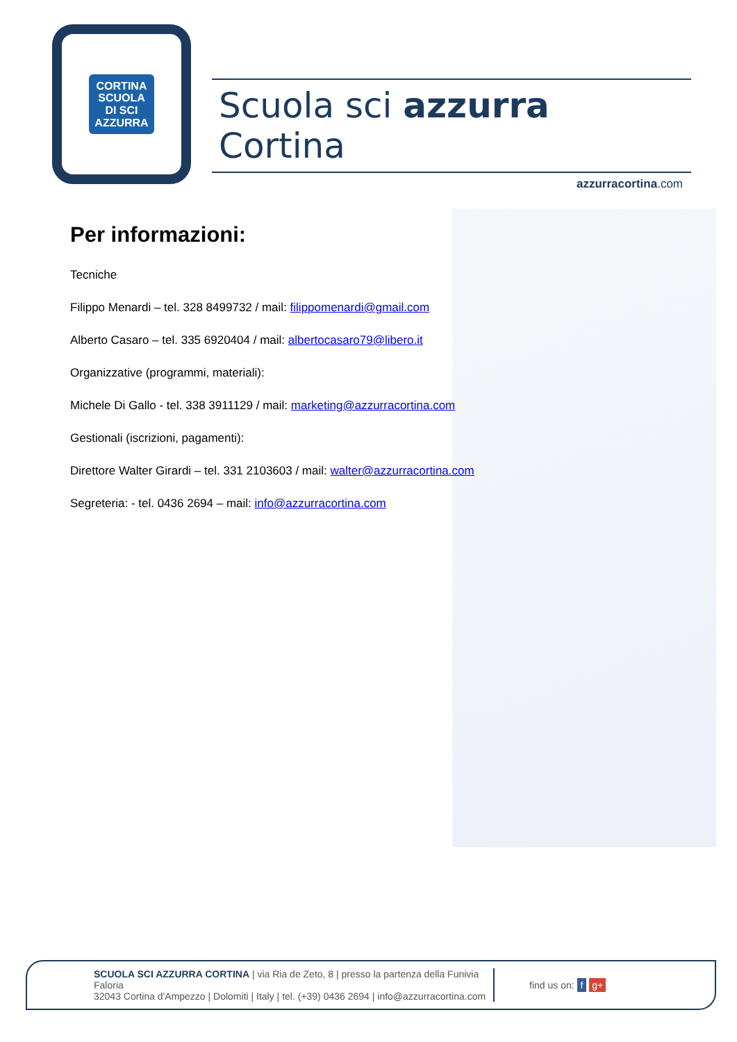CORTINA
SCUOLA
DI SCI
AZZURRA
Scuola sci azzurra Cortina
azzurracortina.com
Per informazioni:
Tecniche
Filippo Menardi – tel. 328 8499732 / mail: filippomenardi@gmail.com
Alberto Casaro – tel. 335 6920404 / mail: albertocasaro79@libero.it
Organizzative (programmi, materiali):
Michele Di Gallo - tel. 338 3911129 / mail: marketing@azzurracortina.com
Gestionali (iscrizioni, pagamenti):
Direttore Walter Girardi – tel. 331 2103603 / mail: walter@azzurracortina.com
Segreteria: - tel. 0436 2694 – mail: info@azzurracortina.com
SCUOLA SCI AZZURRA CORTINA | via Ria de Zeto, 8 | presso la partenza della Funivia Faloria
32043 Cortina d'Ampezzo | Dolomiti | Italy | tel. (+39) 0436 2694 | info@azzurracortina.com
find us on: f g+